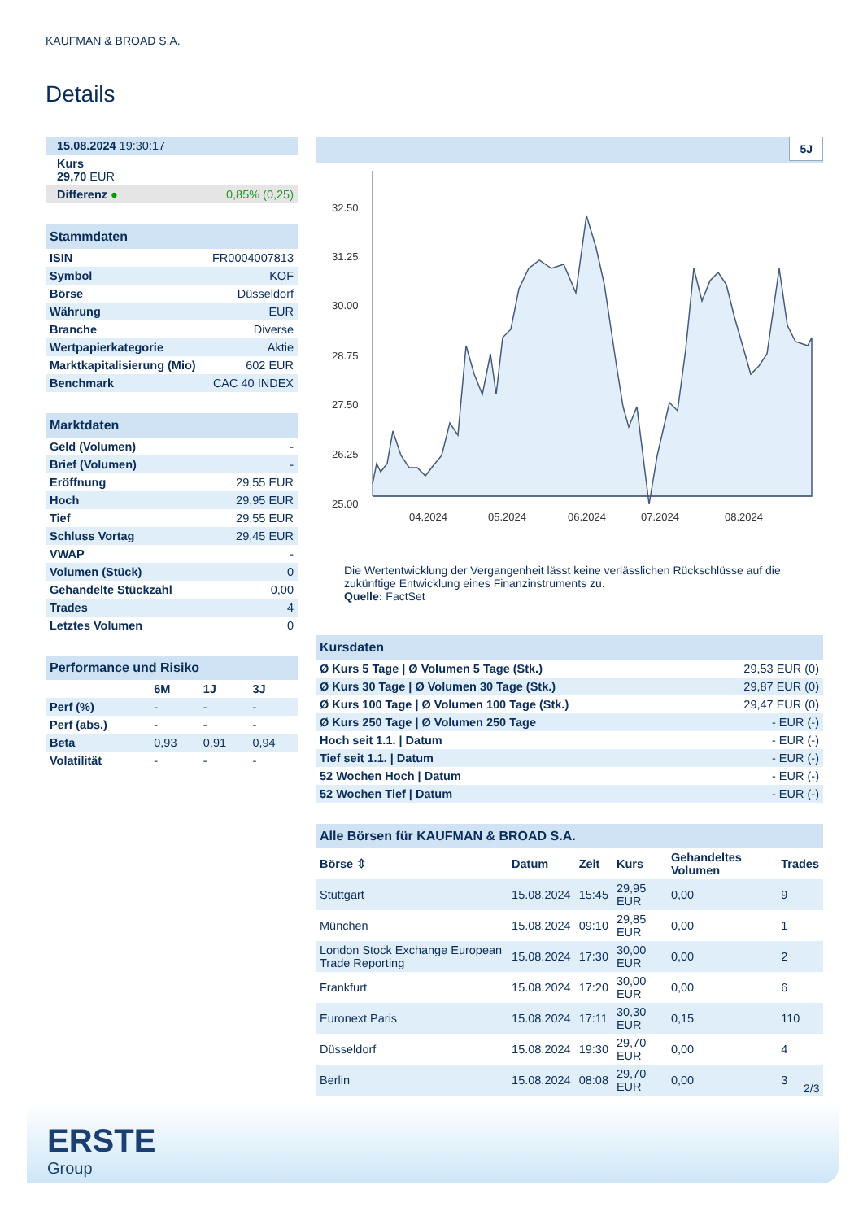KAUFMAN & BROAD S.A.
Details
| 15.08.2024 19:30:17 |
| Kurs 29,70 EUR |
| Differenz ● 0,85% (0,25) |
| Stammdaten | |
| ISIN | FR0004007813 |
| Symbol | KOF |
| Börse | Düsseldorf |
| Währung | EUR |
| Branche | Diverse |
| Wertpapierkategorie | Aktie |
| Marktkapitalisierung (Mio) | 602 EUR |
| Benchmark | CAC 40 INDEX |
| Marktdaten | |
| Geld (Volumen) | - |
| Brief (Volumen) | - |
| Eröffnung | 29,55 EUR |
| Hoch | 29,95 EUR |
| Tief | 29,55 EUR |
| Schluss Vortag | 29,45 EUR |
| VWAP | - |
| Volumen (Stück) | 0 |
| Gehandelte Stückzahl | 0,00 |
| Trades | 4 |
| Letztes Volumen | 0 |
| Performance und Risiko | | | |
| | 6M | 1J | 3J |
| Perf (%) | - | - | - |
| Perf (abs.) | - | - | - |
| Beta | 0,93 | 0,91 | 0,94 |
| Volatilität | - | - | - |
5J
32.50
31.25
30.00
28.75
27.50
26.25
25.00
04.2024
05.2024
06.2024
07.2024
08.2024
Die Wertentwicklung der Vergangenheit lässt keine verlässlichen Rückschlüsse auf die zukünftige Entwicklung eines Finanzinstruments zu.
Quelle: FactSet
| Kursdaten | |
| Ø Kurs 5 Tage / Ø Volumen 5 Tage (Stk.) | 29,53 EUR (0) |
| Ø Kurs 30 Tage / Ø Volumen 30 Tage (Stk.) | 29,87 EUR (0) |
| Ø Kurs 100 Tage / Ø Volumen 100 Tage (Stk.) | 29,47 EUR (0) |
| Ø Kurs 250 Tage / Ø Volumen 250 Tage | - EUR (-) |
| Hoch seit 1.1. / Datum | - EUR (-) |
| Tief seit 1.1. / Datum | - EUR (-) |
| 52 Wochen Hoch / Datum | - EUR (-) |
| 52 Wochen Tief / Datum | - EUR (-) |
| Alle Börsen für KAUFMAN & BROAD S.A. | | | | | |
| Börse ⇳ | Datum | Zeit | Kurs | Gehandeltes Volumen | Trades |
| Stuttgart | 15.08.2024 | 15:45 | 29,95 EUR | 0,00 | 9 |
| München | 15.08.2024 | 09:10 | 29,85 EUR | 0,00 | 1 |
| London Stock Exchange European Trade Reporting | 15.08.2024 | 17:30 | 30,00 EUR | 0,00 | 2 |
| Frankfurt | 15.08.2024 | 17:20 | 30,00 EUR | 0,00 | 6 |
| Euronext Paris | 15.08.2024 | 17:11 | 30,30 EUR | 0,15 | 110 |
| Düsseldorf | 15.08.2024 | 19:30 | 29,70 EUR | 0,00 | 4 |
| Berlin | 15.08.2024 | 08:08 | 29,70 EUR | 0,00 | 3 |
2/3
ERSTE
Group